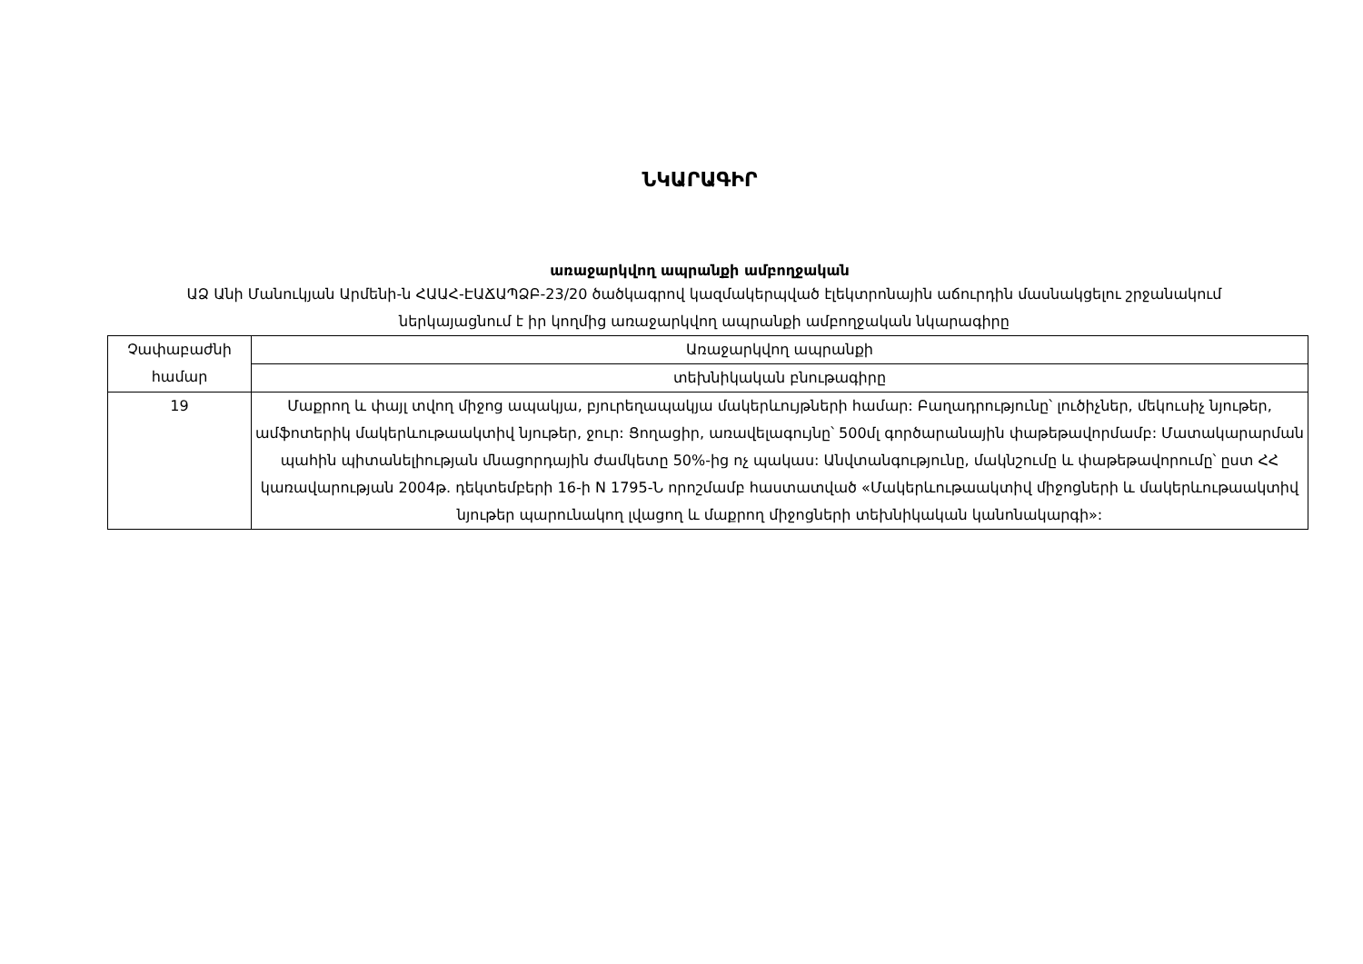ՆԿԱՐԱԳԻՐ
առաջարկվող ապրանքի ամբողջական
ԱՁ Անի Մանուկյան Արմենի-ն ՀԱԱՀ-ԷԱՃԱՊՁԲ-23/20 ծածկագրով կազմակերպված էլեկտրոնային աճուրդին մասնակցելու շրջանակում ներկայացնում է իր կողմից առաջարկվող ապրանքի ամբողջական նկարագիրը
| Չափաբաժնի համար | Առաջարկվող ապրանքի |
| --- | --- |
| | տեխնիկական բնութագիրը |
| 19 | Մաքրող և փայլ տվող միջոց ապակյա, բյուրեղապակյա մակերևույթների համար: Բաղադրությունը՝ լուծիչներ, մեկուսիչ նյութեր, ամֆոտերիկ մակերևութաակտիվ նյութեր, ջուր: Ցողացիր, առավելագույնը՝ 500մլ գործարանային փաթեթավորմամբ: Մատակարարման պահին պիտանելիության մնացորդային ժամկետը 50%-ից ոչ պակաս: Անվտանգությունը, մակնշումը և փաթեթավորումը՝ ըստ ՀՀ կառավարության 2004թ. դեկտեմբերի 16-ի N 1795-Ն որոշմամբ հաստատված «Մակերևութաակտիվ միջոցների և մակերևութաակտիվ նյութեր պարունակող լվացող և մաքրող միջոցների տեխնիկական կանոնակարգի»: |